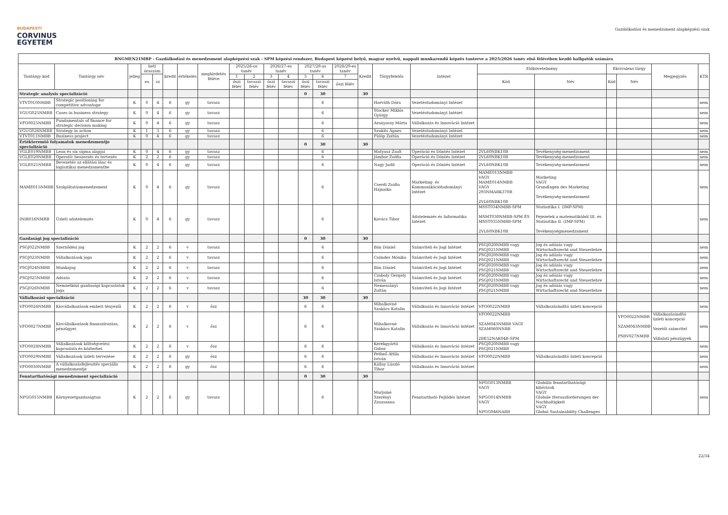BUDAPESTI
CORVINUS
EGYETEM
Gazdálkodási és menedzsment alapképzési szak
| BNGMEN21MBP - Gazdálkodási és menedzsment alapképzési szak - SPM képzési rendszer, Budapest képzési helyű, magyar nyelvű, nappali munkarendű képzés tanterve a 2025/2026 tanév első félévében kezdő hallgatók számára | | | | | | | | | | | | | | | | | | | | | | | |
| --- | --- | --- | --- | --- | --- | --- | --- | --- | --- | --- | --- | --- | --- | --- | --- | --- | --- | --- | --- | --- | --- | --- | --- |
| Tantárgy kód | Tantárgy név | jelleg | heti óraszám | | kredit | értékelés | meghirdetés féléve | 2025/26-os tanév | | 2026/27-es tanév | | 2027/28-as tanév | | 2028/29-es tanév | Kredit | Tárgyfelelős | Intézet | Előkövetelmény | | Ekvivalens tárgy | | Megjegyzés | KTR |
| | | | ea | sz | | | | 1 | 2 | 3 | 4 | 5 | 6 | 7 | | | | Kód | Név | Kód | Név | | |
| | | | | | | | | őszi félév | tavaszi félév | őszi félév | tavaszi félév | őszi félév | tavaszi félév | őszi félév | | | | | | | | | |
| Strategic analysis specializáció | | | | | | | | | | | | 0 | 30 | | 30 | | | | | | | | |
| VTVT010NMBB | Strategic positioning for competitive advantage | K | 0 | 4 | 6 | gy | tavasz | | | | | | 6 | | | Horváth Dóra | Vezetéstudományi Intézet | | | | | | nem |
| VGUG025NMBB | Cases in business strategy | K | 0 | 4 | 6 | gy | tavasz | | | | | | 6 | | | Stocker Miklós György | Vezetéstudományi Intézet | | | | | | nem |
| VFO0025NMBB | Fundamentals of finance for strategic decision making | K | 0 | 4 | 6 | gy | tavasz | | | | | | 6 | | | Aranyossy Márta | Vállalkozás és Innováció Intézet | | | | | | nem |
| VGUG026NMBB | Strategy in action | K | 1 | 3 | 6 | gy | tavasz | | | | | | 6 | | | Szukits Ágnes | Vezetéstudományi Intézet | | | | | | nem |
| VTVT011NMBB | Business project | K | 0 | 4 | 6 | gy | tavasz | | | | | | 6 | | | Fülöp Zoltán | Vezetéstudományi Intézet | | | | | | nem |
| Értékteremtő folyamatok menedzsmentje specializáció | | | | | | | | | | | | 0 | 30 | | 30 | | | | | | | | |
| VGLE019NMBB | Lean és six sigma alapjai | K | 0 | 4 | 6 | gy | tavasz | | | | | | 6 | | | Matyusz Zsolt | Operáció és Döntés Intézet | 2VL60NBK10B | Tevékenység-menedzsment | | | | nem |
| VGLE020NMBB | Operatív beszerzés és tervezés | K | 2 | 2 | 6 | gy | tavasz | | | | | | 6 | | | Jámbor Zsófia | Operáció és Döntés Intézet | 2VL60NBK10B | Tevékenység-menedzsment | | | | nem |
| VGLE021NMBB | Bevezetés az ellátási lánc és logisztikai menedzsmentbe | K | 0 | 4 | 6 | gy | tavasz | | | | | | 6 | | | Nagy Judit | Operáció és Döntés Intézet | 2VL60NBK10B | Tevékenység-menedzsment | | | | nem |
| MAME015NMBB | Szolgáltatásmenedzsment | K | 0 | 4 | 6 | gy | tavasz | | | | | | 6 | | | Cserdi Zsófia Hajnalka | Marketing- és Kommunikációtudományi Intézet | MAME013NMBB VAGY MAME014NMBB VAGY 293NMARK370B 2VL60NBK10B | Marketing VAGY Grundlagen des Marketing Tevékenység-menedzsment | | | | nem |
| INIR016NMBB | Üzleti adatelemzés | K | 0 | 4 | 6 | gy | tavasz | | | | | | 6 | | | Kovács Tibor | Adatelemzés és Informatika Intézet | MSST034NMBB-SPM MSMT030NMBB-SPM ÉS MSST035NMBB-SPM 2VL60NBK10B | Statisztika I. (IMP-SPM) Fejezetek a matematikából III. és Statisztika II. (IMP-SPM) Tevékenységmenedzsment | | | | nem |
| Gazdasági jog specializáció | | | | | | | | | | | | 0 | 30 | | 30 | | | | | | | | |
| PSGJ022NMBB | Szerződési jog | K | 2 | 2 | 6 | v | tavasz | | | | | | 6 | | | Bán Dániel | Számviteli és Jogi Intézet | PSGJ020NMBB vagy PSGJ021NMBB | Jog és adózás vagy Wirtschaftsrecht und Steuerlehre | | | | nem |
| PSGJ023NMBB | Vállalkozások joga | K | 2 | 2 | 6 | v | tavasz | | | | | | 6 | | | Csöndes Mónika | Számviteli és Jogi Intézet | PSGJ020NMBB vagy PSGJ021NMBB | Jog és adózás vagy Wirtschaftsrecht und Steuerlehre | | | | nem |
| PSGJ024NMBB | Munkajog | K | 2 | 2 | 6 | v | tavasz | | | | | | 6 | | | Bán Dániel | Számviteli és Jogi Intézet | PSGJ020NMBB vagy PSGJ021NMBB | Jog és adózás vagy Wirtschaftsrecht und Steuerlehre | | | | nem |
| PSGJ025NMBB | Adózás | K | 2 | 2 | 6 | v | tavasz | | | | | | 6 | | | Czoboly Gergely István | Számviteli és Jogi Intézet | PSGJ020NMBB vagy PSGJ021NMBB | Jog és adózás vagy Wirtschaftsrecht und Steuerlehre | | | | nem |
| PSGJ026NMBB | Nemzetközi gazdasági kapcsolatok joga | K | 2 | 2 | 6 | v | tavasz | | | | | | 6 | | | Nemessányi Zoltán | Számviteli és Jogi Intézet | PSGJ020NMBB vagy PSGJ021NMBB | Jog és adózás vagy Wirtschaftsrecht und Steuerlehre | | | | nem |
| Vállalkozási specializáció | | | | | | | | | | | | 30 | 30 | | 30 | | | | | | | | |
| VFO0026NMBB | Kisvállalkozások emberi tényezői | K | 2 | 2 | 6 | v | ősz | | | | | 6 | 6 | | | Mihalkovné Szakács Katalin | Vállalkozás és Innováció Intézet | VFO0022NMBB | Vállalkozásindító üzleti koncepció | | | | nem |
| VFO0027NMBB | Kisvállalkozások finanszírozása, pénzügyei | K | 2 | 2 | 6 | v | ősz | | | | | 6 | 6 | | | Mihalkovné Szakács Katalin | Vállalkozás és Innováció Intézet | VFO0022NMBB SZAM043NMBB VAGY SZAM060NNBB 2BE52NAK04B-SPM | | | VFO0022NMBB SZAM043NMBB PSBV027NMBB | Vállalkozásindító üzleti koncepció Vezetői számvitel Vállalati pénzügyek | nem |
| VFO0028NMBB | Vállalkozások költségvetési kapcsolata és közterhei | K | 2 | 2 | 6 | v | ősz | | | | | 6 | 6 | | | Kerékgyártó Gábor | Vállalkozás és Innováció Intézet | PSGJ020NMBB vagy PSGJ021NMBB | | | | | nem |
| VFO0029NMBB | Vállalkozások üzleti tervezése | K | 2 | 2 | 6 | gy | ősz | | | | | 6 | 6 | | | Petheő Attila István | Vállalkozás és Innováció Intézet | VFO0022NMBB | Vállalkozásindító üzleti koncepció | | | | nem |
| VFO0030NMBB | A vállalkozásfejlesztés speciális menedzsmentje | K | 2 | 2 | 6 | gy | ősz | | | | | 6 | 6 | | | Kállay László Tibor | Vállalkozás és Innováció Intézet | | | | | | nem |
| Fenntarthatósági menedzsment specializáció | | | | | | | | | | | | 0 | 30 | | 30 | | | | | | | | |
| NPGG015NMBB | Környezetgazdaságtan | K | 2 | 2 | 6 | gy | tavasz | | | | | | 6 | | | Marjainé Szerényi Zsuzsanna | Fenntartható Fejlődés Intézet | NPGG013NMBB VAGY NPGG014NMBB VAGY NPGG046NABB | Globális fenntarthatósági kihívások VAGY Globale Herausforderungen der Nachhaltigkeit VAGY Global Sustainability Challenges | | | | nem |
22/34